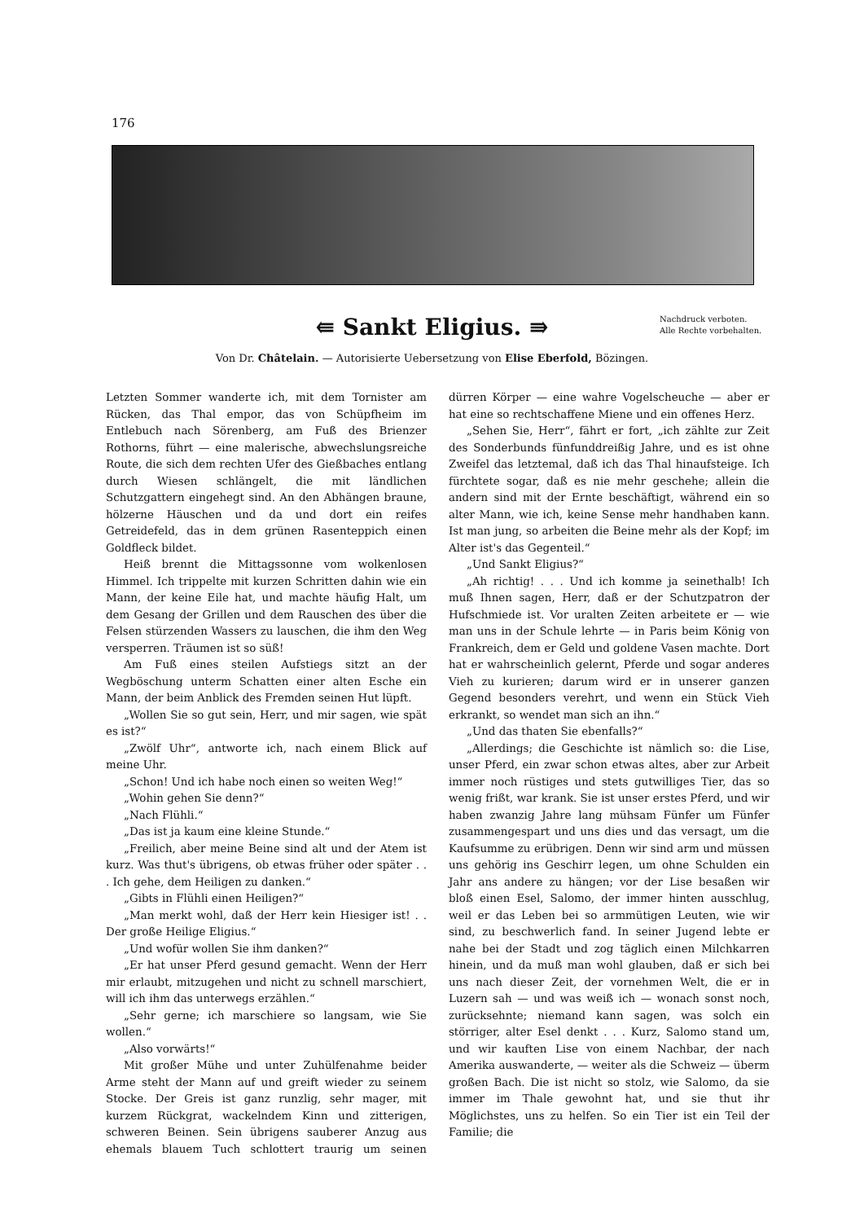176
Nachdruck verboten.
Alle Rechte vorbehalten.
⇚ Sankt Eligius. ⇛
Von Dr. Châtelain. — Autorisierte Uebersetzung von Elise Eberfold, Bözingen.
Letzten Sommer wanderte ich, mit dem Tornister am Rücken, das Thal empor, das von Schüpfheim im Entlebuch nach Sörenberg, am Fuß des Brienzer Rothorns, führt — eine malerische, abwechslungsreiche Route, die sich dem rechten Ufer des Gießbaches entlang durch Wiesen schlängelt, die mit ländlichen Schutzgattern eingehegt sind. An den Abhängen braune, hölzerne Häuschen und da und dort ein reifes Getreidefeld, das in dem grünen Rasenteppich einen Goldfleck bildet.
Heiß brennt die Mittagssonne vom wolkenlosen Himmel. Ich trippelte mit kurzen Schritten dahin wie ein Mann, der keine Eile hat, und machte häufig Halt, um dem Gesang der Grillen und dem Rauschen des über die Felsen stürzenden Wassers zu lauschen, die ihm den Weg versperren. Träumen ist so süß!
Am Fuß eines steilen Aufstiegs sitzt an der Wegböschung unterm Schatten einer alten Esche ein Mann, der beim Anblick des Fremden seinen Hut lüpft.
„Wollen Sie so gut sein, Herr, und mir sagen, wie spät es ist?“
„Zwölf Uhr“, antworte ich, nach einem Blick auf meine Uhr.
„Schon! Und ich habe noch einen so weiten Weg!“
„Wohin gehen Sie denn?“
„Nach Flühli.“
„Das ist ja kaum eine kleine Stunde.“
„Freilich, aber meine Beine sind alt und der Atem ist kurz. Was thut's übrigens, ob etwas früher oder später . . . Ich gehe, dem Heiligen zu danken.“
„Gibts in Flühli einen Heiligen?“
„Man merkt wohl, daß der Herr kein Hiesiger ist! . . Der große Heilige Eligius.“
„Und wofür wollen Sie ihm danken?“
„Er hat unser Pferd gesund gemacht. Wenn der Herr mir erlaubt, mitzugehen und nicht zu schnell marschiert, will ich ihm das unterwegs erzählen.“
„Sehr gerne; ich marschiere so langsam, wie Sie wollen.“
„Also vorwärts!“
Mit großer Mühe und unter Zuhülfenahme beider Arme steht der Mann auf und greift wieder zu seinem Stocke. Der Greis ist ganz runzlig, sehr mager, mit kurzem Rückgrat, wackelndem Kinn und zitterigen, schweren Beinen. Sein übrigens sauberer Anzug aus ehemals blauem Tuch schlottert traurig um seinen dürren Körper — eine wahre Vogelscheuche — aber er hat eine so rechtschaffene Miene und ein offenes Herz.
„Sehen Sie, Herr“, fährt er fort, „ich zählte zur Zeit des Sonderbunds fünfunddreißig Jahre, und es ist ohne Zweifel das letztemal, daß ich das Thal hinaufsteige. Ich fürchtete sogar, daß es nie mehr geschehe; allein die andern sind mit der Ernte beschäftigt, während ein so alter Mann, wie ich, keine Sense mehr handhaben kann. Ist man jung, so arbeiten die Beine mehr als der Kopf; im Alter ist's das Gegenteil.“
„Und Sankt Eligius?“
„Ah richtig! . . . Und ich komme ja seinethalb! Ich muß Ihnen sagen, Herr, daß er der Schutzpatron der Hufschmiede ist. Vor uralten Zeiten arbeitete er — wie man uns in der Schule lehrte — in Paris beim König von Frankreich, dem er Geld und goldene Vasen machte. Dort hat er wahrscheinlich gelernt, Pferde und sogar anderes Vieh zu kurieren; darum wird er in unserer ganzen Gegend besonders verehrt, und wenn ein Stück Vieh erkrankt, so wendet man sich an ihn.“
„Und das thaten Sie ebenfalls?“
„Allerdings; die Geschichte ist nämlich so: die Lise, unser Pferd, ein zwar schon etwas altes, aber zur Arbeit immer noch rüstiges und stets gutwilliges Tier, das so wenig frißt, war krank. Sie ist unser erstes Pferd, und wir haben zwanzig Jahre lang mühsam Fünfer um Fünfer zusammengespart und uns dies und das versagt, um die Kaufsumme zu erübrigen. Denn wir sind arm und müssen uns gehörig ins Geschirr legen, um ohne Schulden ein Jahr ans andere zu hängen; vor der Lise besaßen wir bloß einen Esel, Salomo, der immer hinten ausschlug, weil er das Leben bei so armmütigen Leuten, wie wir sind, zu beschwerlich fand. In seiner Jugend lebte er nahe bei der Stadt und zog täglich einen Milchkarren hinein, und da muß man wohl glauben, daß er sich bei uns nach dieser Zeit, der vornehmen Welt, die er in Luzern sah — und was weiß ich — wonach sonst noch, zurücksehnte; niemand kann sagen, was solch ein störriger, alter Esel denkt . . . Kurz, Salomo stand um, und wir kauften Lise von einem Nachbar, der nach Amerika auswanderte, — weiter als die Schweiz — überm großen Bach. Die ist nicht so stolz, wie Salomo, da sie immer im Thale gewohnt hat, und sie thut ihr Möglichstes, uns zu helfen. So ein Tier ist ein Teil der Familie; die